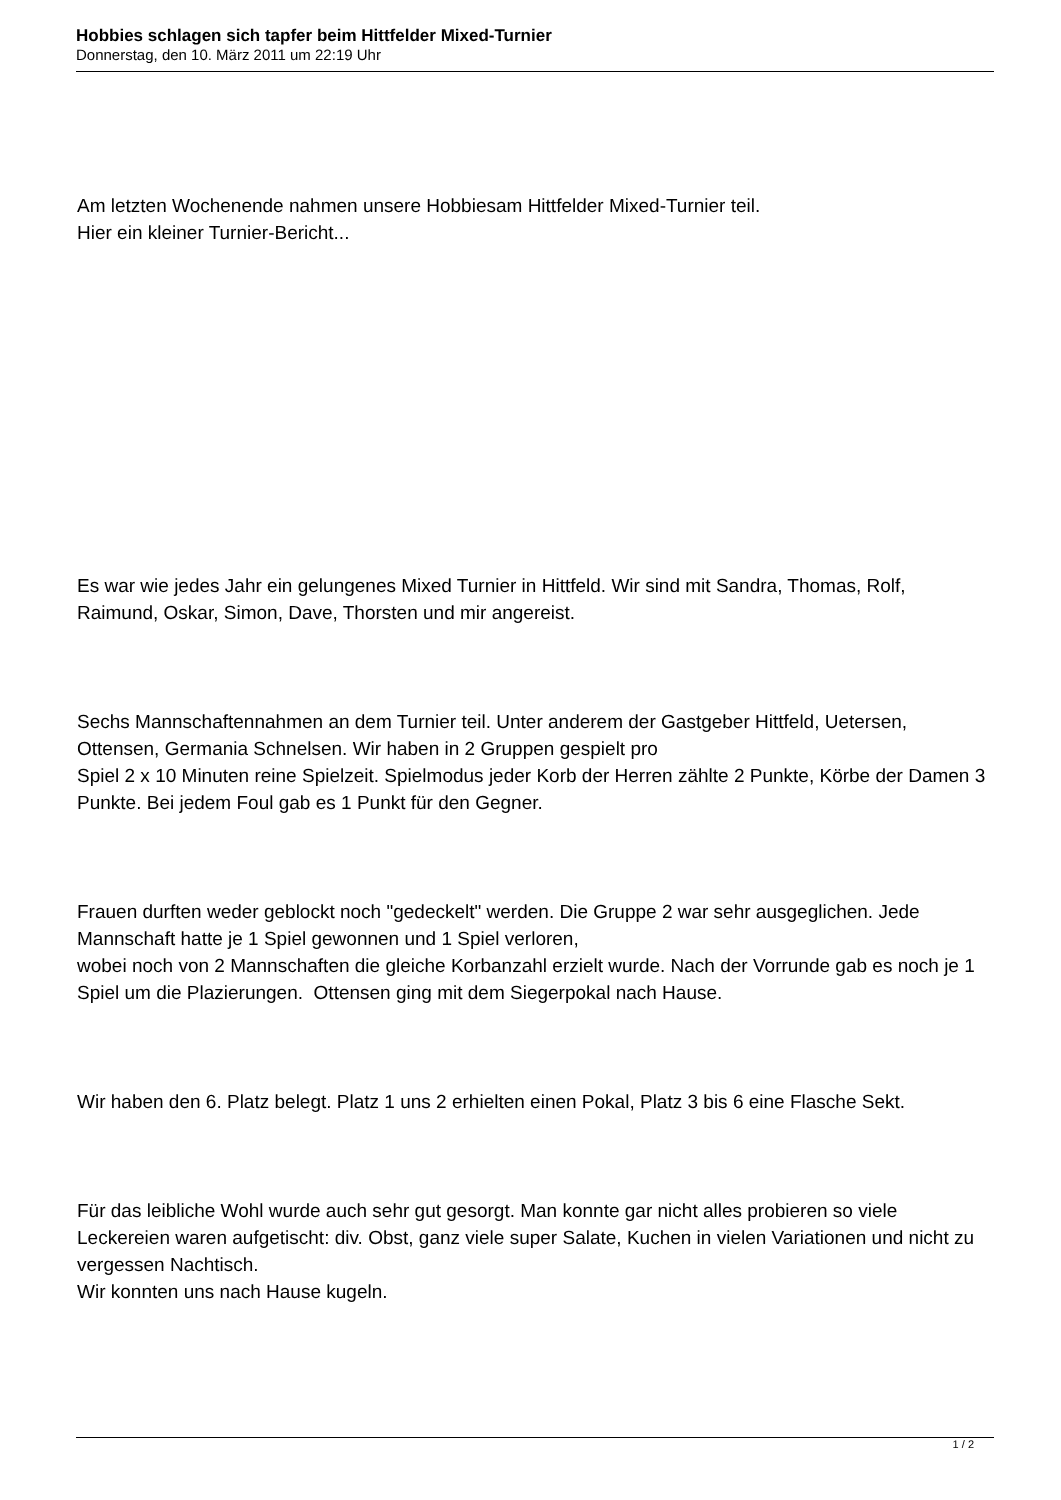Hobbies schlagen sich tapfer beim Hittfelder Mixed-Turnier
Donnerstag, den 10. März 2011 um 22:19 Uhr
Am letzten Wochenende nahmen unsere Hobbiesam Hittfelder Mixed-Turnier teil.
Hier ein kleiner Turnier-Bericht...
Es war wie jedes Jahr ein gelungenes Mixed Turnier in Hittfeld. Wir sind mit Sandra, Thomas, Rolf, Raimund, Oskar, Simon, Dave, Thorsten und mir angereist.
Sechs Mannschaftennahmen an dem Turnier teil. Unter anderem der Gastgeber Hittfeld, Uetersen, Ottensen, Germania Schnelsen. Wir haben in 2 Gruppen gespielt pro
Spiel 2 x 10 Minuten reine Spielzeit. Spielmodus jeder Korb der Herren zählte 2 Punkte, Körbe der Damen 3 Punkte. Bei jedem Foul gab es 1 Punkt für den Gegner.
Frauen durften weder geblockt noch "gedeckelt" werden. Die Gruppe 2 war sehr ausgeglichen. Jede Mannschaft hatte je 1 Spiel gewonnen und 1 Spiel verloren,
wobei noch von 2 Mannschaften die gleiche Korbanzahl erzielt wurde. Nach der Vorrunde gab es noch je 1 Spiel um die Plazierungen. Ottensen ging mit dem Siegerpokal nach Hause.
Wir haben den 6. Platz belegt. Platz 1 uns 2 erhielten einen Pokal, Platz 3 bis 6 eine Flasche Sekt.
Für das leibliche Wohl wurde auch sehr gut gesorgt. Man konnte gar nicht alles probieren so viele Leckereien waren aufgetischt: div. Obst, ganz viele super Salate, Kuchen in vielen Variationen und nicht zu vergessen Nachtisch.
Wir konnten uns nach Hause kugeln.
1 / 2